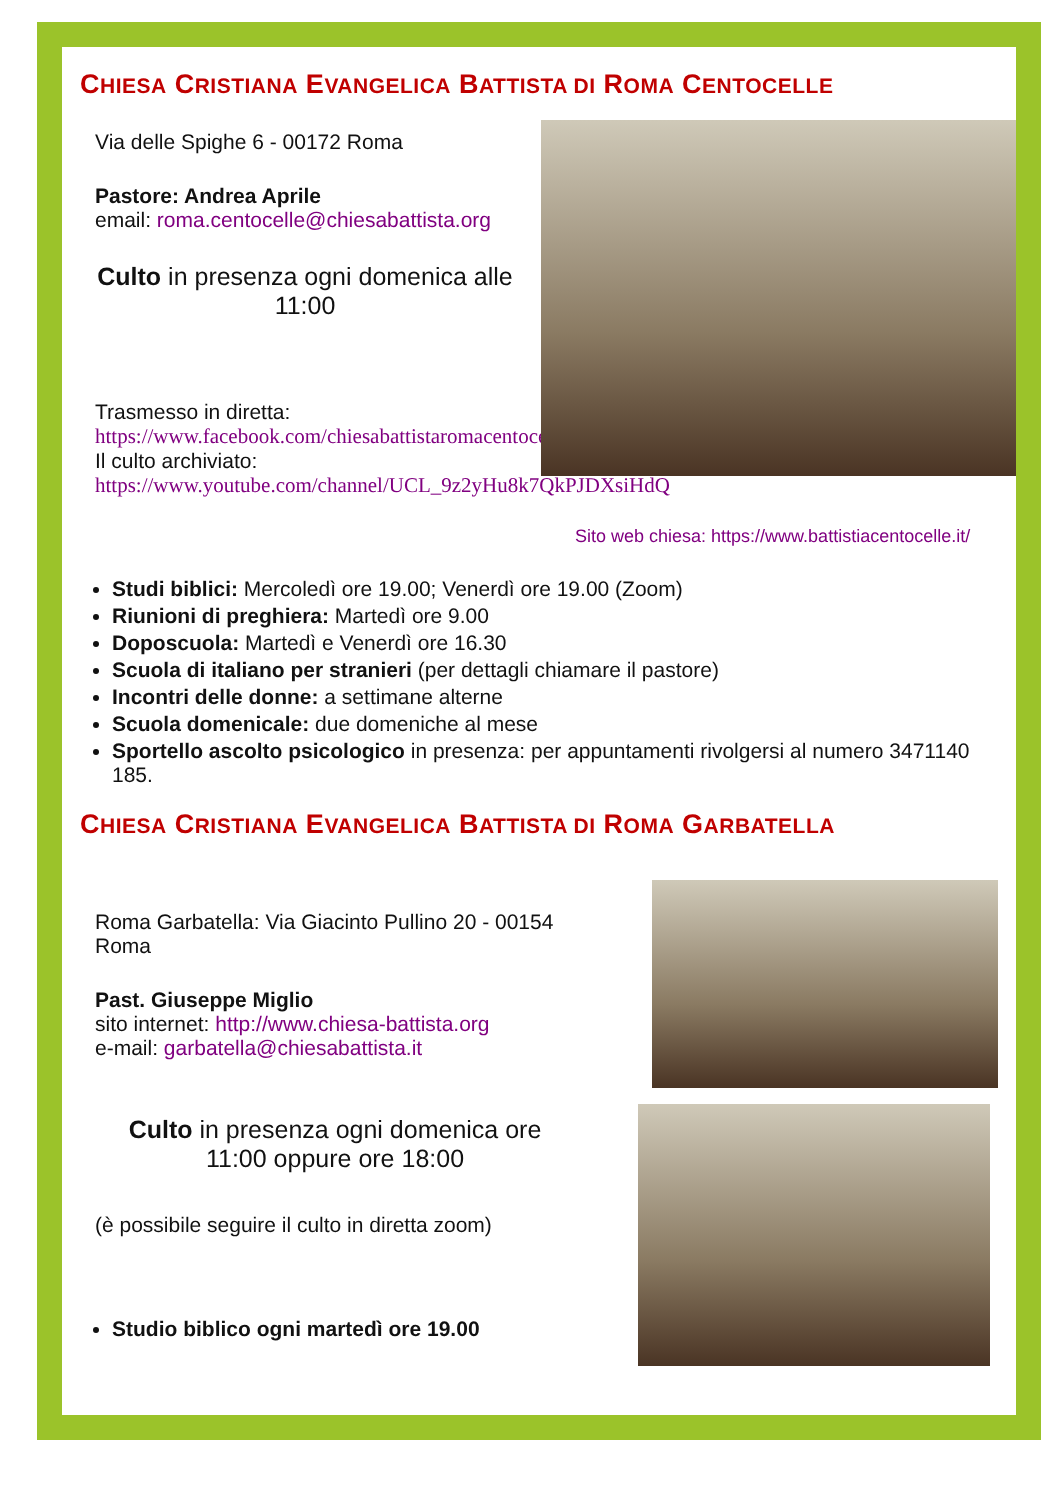CHIESA CRISTIANA EVANGELICA BATTISTA DI ROMA CENTOCELLE
Via delle Spighe 6 - 00172 Roma
Pastore: Andrea Aprile
email: roma.centocelle@chiesabattista.org
Culto in presenza ogni domenica alle 11:00
Trasmesso in diretta:
https://www.facebook.com/chiesabattistaromacentocelle
Il culto archiviato:
https://www.youtube.com/channel/UCL_9z2yHu8k7QkPJDXsiHdQ
Sito web chiesa: https://www.battistiacentocelle.it/
Studi biblici: Mercoledì ore 19.00; Venerdì ore 19.00 (Zoom)
Riunioni di preghiera: Martedì ore 9.00
Doposcuola: Martedì e Venerdì ore 16.30
Scuola di italiano per stranieri (per dettagli chiamare il pastore)
Incontri delle donne: a settimane alterne
Scuola domenicale: due domeniche al mese
Sportello ascolto psicologico in presenza: per appuntamenti rivolgersi al numero 3471140 185.
CHIESA CRISTIANA EVANGELICA BATTISTA DI ROMA GARBATELLA
Roma Garbatella: Via Giacinto Pullino 20 - 00154 Roma
Past. Giuseppe Miglio
sito internet: http://www.chiesa-battista.org
e-mail: garbatella@chiesabattista.it
Culto in presenza ogni domenica ore 11:00 oppure ore 18:00
(è possibile seguire il culto in diretta zoom)
Studio biblico ogni martedì ore 19.00